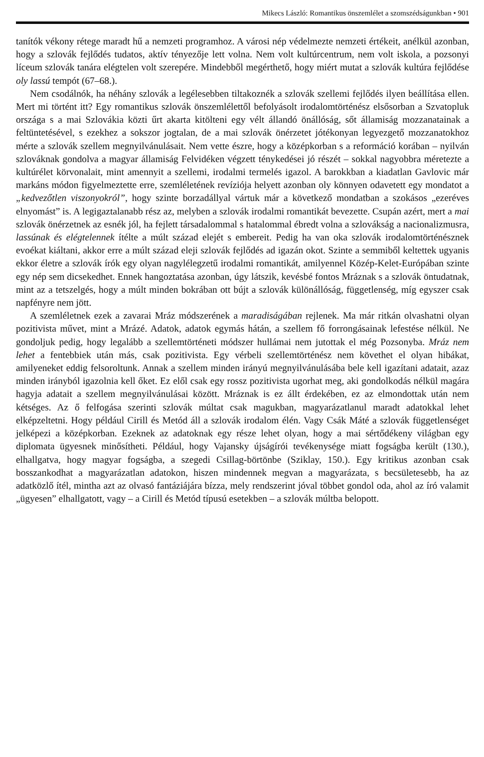Mikecs László: Romantikus önszemlélet a szomszédságunkban • 901
tanítók vékony rétege maradt hű a nemzeti programhoz. A városi nép védelmezte nemzeti értékeit, anélkül azonban, hogy a szlovák fejlődés tudatos, aktív tényezője lett volna. Nem volt kultúrcentrum, nem volt iskola, a pozsonyi líceum szlovák tanára elégtelen volt szerepére. Mindebből megérthető, hogy miért mutat a szlovák kultúra fejlődése oly lassú tempót (67–68.).
Nem csodálnók, ha néhány szlovák a legélesebben tiltakoznék a szlovák szellemi fejlődés ilyen beállítása ellen. Mert mi történt itt? Egy romantikus szlovák önszemlélettől befolyásolt irodalomtörténész elsősorban a Szvatopluk országa s a mai Szlovákia közti űrt akarta kitölteni egy vélt állandó önállóság, sőt államiság mozzanatainak a feltüntetésével, s ezekhez a sokszor jogtalan, de a mai szlovák önérzetet jótékonyan legyezgető mozzanatokhoz mérte a szlovák szellem megnyilvánulásait. Nem vette észre, hogy a középkorban s a reformáció korában – nyilván szlováknak gondolva a magyar államiság Felvidéken végzett ténykedései jó részét – sokkal nagyobbra méretezte a kultúrélet körvonalait, mint amennyit a szellemi, irodalmi termelés igazol. A barokkban a kiadatlan Gavlovic már markáns módon figyelmeztette erre, szemléletének revíziója helyett azonban oly könnyen odavetett egy mondatot a „kedvezőtlen viszonyokról”, hogy szinte borzadállyal vártuk már a következő mondatban a szokásos „ezeréves elnyomást” is. A legigaztalanabb rész az, melyben a szlovák irodalmi romantikát bevezette. Csupán azért, mert a mai szlovák önérzetnek az esnék jól, ha fejlett társadalommal s hatalommal ébredt volna a szlovákság a nacionalizmusra, lassúnak és elégtelennek ítélte a múlt század elejét s embereit. Pedig ha van oka szlovák irodalomtörténésznek evoékat kiáltani, akkor erre a múlt század eleji szlovák fejlődés ad igazán okot. Szinte a semmiből keltettek ugyanis ekkor életre a szlovák írók egy olyan nagylélegzetű irodalmi romantikát, amilyennel Közép-Kelet-Európában szinte egy nép sem dicsekedhet. Ennek hangoztatása azonban, úgy látszik, kevésbé fontos Mráznak s a szlovák öntudatnak, mint az a tetszelgés, hogy a múlt minden bokrában ott bújt a szlovák különállóság, függetlenség, míg egyszer csak napfényre nem jött.
A szemléletnek ezek a zavarai Mráz módszerének a maradiságában rejlenek. Ma már ritkán olvashatni olyan pozitivista művet, mint a Mrázé. Adatok, adatok egymás hátán, a szellem fő forrongásainak lefestése nélkül. Ne gondoljuk pedig, hogy legalább a szellemtörténeti módszer hullámai nem jutottak el még Pozsonyba. Mráz nem lehet a fentebbiek után más, csak pozitivista. Egy vérbeli szellemtörténész nem követhet el olyan hibákat, amilyeneket eddig felsoroltunk. Annak a szellem minden irányú megnyilvánulásába bele kell igazítani adatait, azaz minden irányból igazolnia kell őket. Ez elől csak egy rossz pozitivista ugorhat meg, aki gondolkodás nélkül magára hagyja adatait a szellem megnyilvánulásai között. Mráznak is ez állt érdekében, ez az elmondottak után nem kétséges. Az ő felfogása szerinti szlovák múltat csak magukban, magyarázatlanul maradt adatokkal lehet elképzeltetni. Hogy például Cirill és Metód áll a szlovák irodalom élén. Vagy Csák Máté a szlovák függetlenséget jelképezi a középkorban. Ezeknek az adatoknak egy része lehet olyan, hogy a mai sértődékeny világban egy diplomata ügyesnek minősítheti. Például, hogy Vajansky újságírói tevékenysége miatt fogságba került (130.), elhallgatva, hogy magyar fogságba, a szegedi Csillag-börtönbe (Sziklay, 150.). Egy kritikus azonban csak bosszankodhat a magyarázatlan adatokon, hiszen mindennek megvan a magyarázata, s becsületesebb, ha az adatközlő ítél, mintha azt az olvasó fantáziájára bízza, mely rendszerint jóval többet gondol oda, ahol az író valamit „ügyesen” elhallgatott, vagy – a Cirill és Metód típusú esetekben – a szlovák múltba belopott.